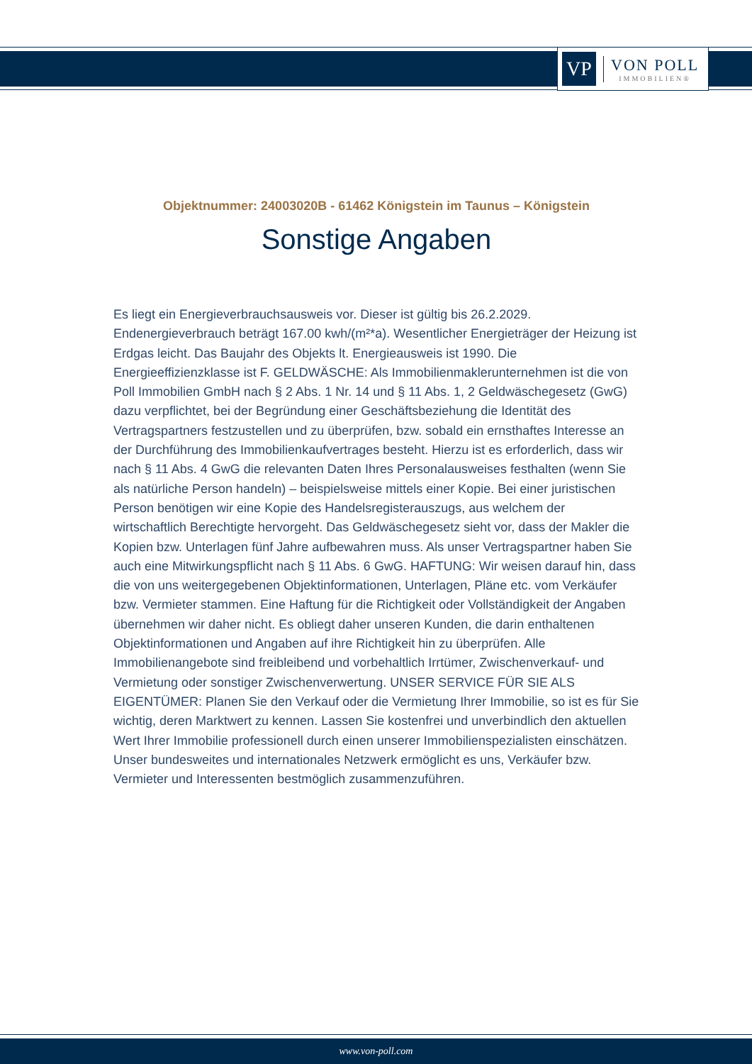VP
VON POLL
IMMOBILIEN®
Objektnummer: 24003020B - 61462 Königstein im Taunus – Königstein
Sonstige Angaben
Es liegt ein Energieverbrauchsausweis vor. Dieser ist gültig bis 26.2.2029. Endenergieverbrauch beträgt 167.00 kwh/(m²*a). Wesentlicher Energieträger der Heizung ist Erdgas leicht. Das Baujahr des Objekts lt. Energieausweis ist 1990. Die Energieeffizienzklasse ist F. GELDWÄSCHE: Als Immobilienmaklerunternehmen ist die von Poll Immobilien GmbH nach § 2 Abs. 1 Nr. 14 und § 11 Abs. 1, 2 Geldwäschegesetz (GwG) dazu verpflichtet, bei der Begründung einer Geschäftsbeziehung die Identität des Vertragspartners festzustellen und zu überprüfen, bzw. sobald ein ernsthaftes Interesse an der Durchführung des Immobilienkaufvertrages besteht. Hierzu ist es erforderlich, dass wir nach § 11 Abs. 4 GwG die relevanten Daten Ihres Personalausweises festhalten (wenn Sie als natürliche Person handeln) – beispielsweise mittels einer Kopie. Bei einer juristischen Person benötigen wir eine Kopie des Handelsregisterauszugs, aus welchem der wirtschaftlich Berechtigte hervorgeht. Das Geldwäschegesetz sieht vor, dass der Makler die Kopien bzw. Unterlagen fünf Jahre aufbewahren muss. Als unser Vertragspartner haben Sie auch eine Mitwirkungspflicht nach § 11 Abs. 6 GwG. HAFTUNG: Wir weisen darauf hin, dass die von uns weitergegebenen Objektinformationen, Unterlagen, Pläne etc. vom Verkäufer bzw. Vermieter stammen. Eine Haftung für die Richtigkeit oder Vollständigkeit der Angaben übernehmen wir daher nicht. Es obliegt daher unseren Kunden, die darin enthaltenen Objektinformationen und Angaben auf ihre Richtigkeit hin zu überprüfen. Alle Immobilienangebote sind freibleibend und vorbehaltlich Irrtümer, Zwischenverkauf- und Vermietung oder sonstiger Zwischenverwertung. UNSER SERVICE FÜR SIE ALS EIGENTÜMER: Planen Sie den Verkauf oder die Vermietung Ihrer Immobilie, so ist es für Sie wichtig, deren Marktwert zu kennen. Lassen Sie kostenfrei und unverbindlich den aktuellen Wert Ihrer Immobilie professionell durch einen unserer Immobilienspezialisten einschätzen. Unser bundesweites und internationales Netzwerk ermöglicht es uns, Verkäufer bzw. Vermieter und Interessenten bestmöglich zusammenzuführen.
www.von-poll.com